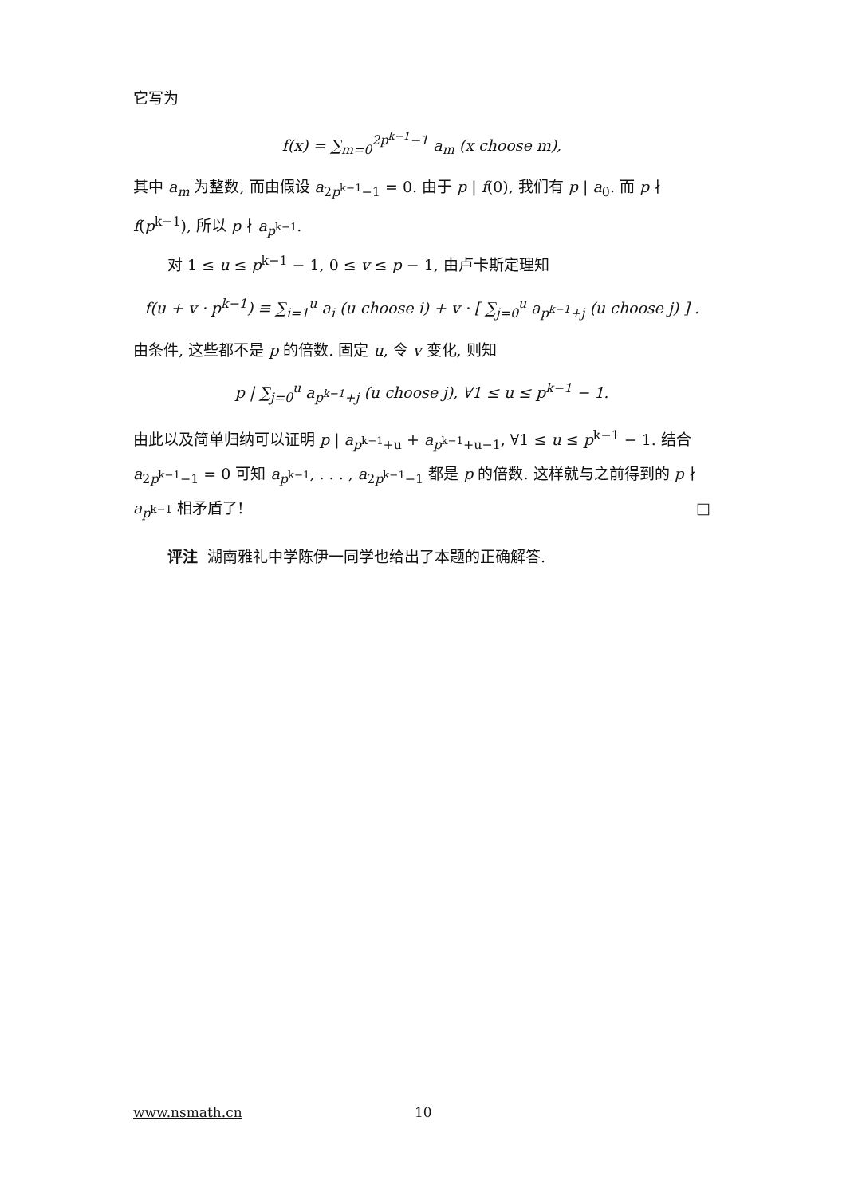它写为
f(x) = ∑<sub>m=0</sub><sup>2p<sup>k−1</sup>−1</sup> a<sub>m</sub> (x choose m),
其中 a<sub>m</sub> 为整数, 而由假设 a<sub>2p<sup>k−1</sup>−1</sub> = 0. 由于 p | f(0), 我们有 p | a<sub>0</sub>. 而 p ∤ f(p<sup>k−1</sup>), 所以 p ∤ a<sub>p<sup>k−1</sup></sub>.
对 1 ≤ u ≤ p<sup>k−1</sup> − 1, 0 ≤ v ≤ p − 1, 由卢卡斯定理知
f(u + v · p<sup>k−1</sup>) ≡ ∑<sub>i=1</sub><sup>u</sup> a<sub>i</sub> (u choose i) + v · [ ∑<sub>j=0</sub><sup>u</sup> a<sub>p<sup>k−1</sup>+j</sub> (u choose j) ] .
由条件, 这些都不是 p 的倍数. 固定 u, 令 v 变化, 则知
p | ∑<sub>j=0</sub><sup>u</sup> a<sub>p<sup>k−1</sup>+j</sub> (u choose j), ∀1 ≤ u ≤ p<sup>k−1</sup> − 1.
由此以及简单归纳可以证明 p | a<sub>p<sup>k−1</sup>+u</sub> + a<sub>p<sup>k−1</sup>+u−1</sub>, ∀1 ≤ u ≤ p<sup>k−1</sup> − 1. 结合 a<sub>2p<sup>k−1</sup>−1</sub> = 0 可知 a<sub>p<sup>k−1</sup></sub>, . . . , a<sub>2p<sup>k−1</sup>−1</sub> 都是 p 的倍数. 这样就与之前得到的 p ∤ a<sub>p<sup>k−1</sup></sub> 相矛盾了! □
评注 湖南雅礼中学陈伊一同学也给出了本题的正确解答.
www.nsmath.cn 10